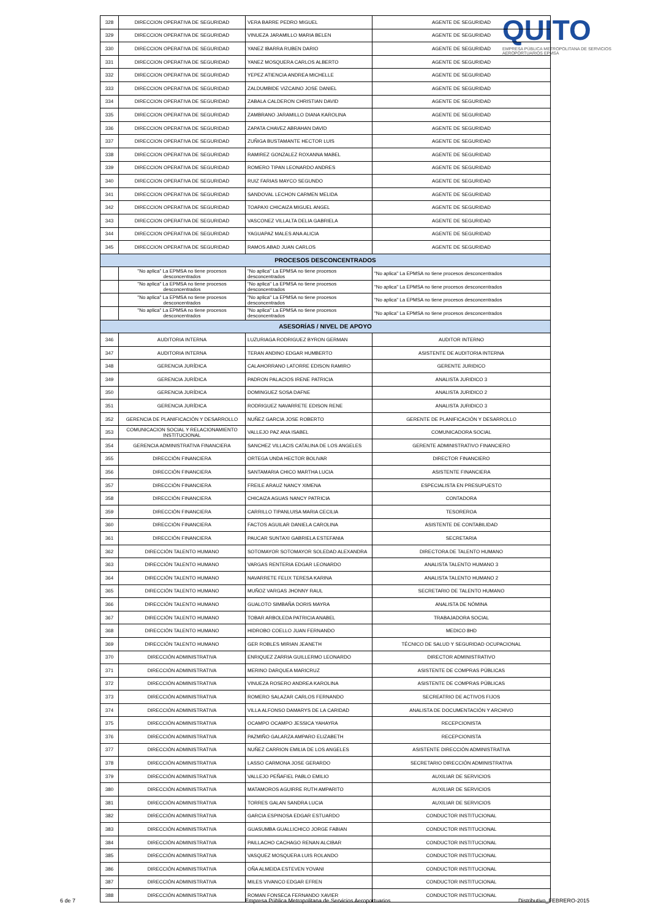QUITO
EMPRESA PÚBLICA METROPOLITANA DE SERVICIOS AEROPORTUARIOS EPMSA
| 328 | DIRECCION OPERATIVA DE SEGURIDAD | VERA BARRE PEDRO MIGUEL | AGENTE DE SEGURIDAD |
| 329 | DIRECCION OPERATIVA DE SEGURIDAD | VINUEZA JARAMILLO MARIA BELEN | AGENTE DE SEGURIDAD |
| 330 | DIRECCION OPERATIVA DE SEGURIDAD | YANEZ IBARRA RUBEN DARIO | AGENTE DE SEGURIDAD |
| 331 | DIRECCION OPERATIVA DE SEGURIDAD | YANEZ MOSQUERA CARLOS ALBERTO | AGENTE DE SEGURIDAD |
| 332 | DIRECCION OPERATIVA DE SEGURIDAD | YEPEZ ATIENCIA ANDREA MICHELLE | AGENTE DE SEGURIDAD |
| 333 | DIRECCION OPERATIVA DE SEGURIDAD | ZALDUMBIDE VIZCAINO JOSE DANIEL | AGENTE DE SEGURIDAD |
| 334 | DIRECCION OPERATIVA DE SEGURIDAD | ZABALA CALDERON CHRISTIAN DAVID | AGENTE DE SEGURIDAD |
| 335 | DIRECCION OPERATIVA DE SEGURIDAD | ZAMBRANO JARAMILLO DIANA KAROLINA | AGENTE DE SEGURIDAD |
| 336 | DIRECCION OPERATIVA DE SEGURIDAD | ZAPATA CHAVEZ ABRAHAN DAVID | AGENTE DE SEGURIDAD |
| 337 | DIRECCION OPERATIVA DE SEGURIDAD | ZUÑIGA BUSTAMANTE HECTOR LUIS | AGENTE DE SEGURIDAD |
| 338 | DIRECCION OPERATIVA DE SEGURIDAD | RAMIREZ GONZALEZ ROXANNA MABEL | AGENTE DE SEGURIDAD |
| 339 | DIRECCION OPERATIVA DE SEGURIDAD | ROMERO TIPAN LEONARDO ANDRES | AGENTE DE SEGURIDAD |
| 340 | DIRECCION OPERATIVA DE SEGURIDAD | RUIZ FARIAS MAYCO SEGUNDO | AGENTE DE SEGURIDAD |
| 341 | DIRECCION OPERATIVA DE SEGURIDAD | SANDOVAL LECHON CARMEN MELIDA | AGENTE DE SEGURIDAD |
| 342 | DIRECCION OPERATIVA DE SEGURIDAD | TOAPAXI CHICAIZA MIGUEL ANGEL | AGENTE DE SEGURIDAD |
| 343 | DIRECCION OPERATIVA DE SEGURIDAD | VASCONEZ VILLALTA DELIA GABRIELA | AGENTE DE SEGURIDAD |
| 344 | DIRECCION OPERATIVA DE SEGURIDAD | YAGUAPAZ MALES ANA ALICIA | AGENTE DE SEGURIDAD |
| 345 | DIRECCION OPERATIVA DE SEGURIDAD | RAMOS ABAD JUAN CARLOS | AGENTE DE SEGURIDAD |
| PROCESOS DESCONCENTRADOS | | | |
| | "No aplica" La EPMSA no tiene procesos desconcentrados | "No aplica" La EPMSA no tiene procesos desconcentrados | "No aplica" La EPMSA no tiene procesos desconcentrados |
| | "No aplica" La EPMSA no tiene procesos desconcentrados | "No aplica" La EPMSA no tiene procesos desconcentrados | "No aplica" La EPMSA no tiene procesos desconcentrados |
| | "No aplica" La EPMSA no tiene procesos desconcentrados | "No aplica" La EPMSA no tiene procesos desconcentrados | "No aplica" La EPMSA no tiene procesos desconcentrados |
| | "No aplica" La EPMSA no tiene procesos desconcentrados | "No aplica" La EPMSA no tiene procesos desconcentrados | "No aplica" La EPMSA no tiene procesos desconcentrados |
| ASESORÍAS / NIVEL DE APOYO | | | |
| 346 | AUDITORIA INTERNA | LUZURIAGA RODRIGUEZ BYRON GERMAN | AUDITOR INTERNO |
| 347 | AUDITORIA INTERNA | TERAN ANDINO EDGAR HUMBERTO | ASISTENTE DE AUDITORIA INTERNA |
| 348 | GERENCIA JURÍDICA | CALAHORRANO LATORRE EDISON RAMIRO | GERENTE JURIDICO |
| 349 | GERENCIA JURÍDICA | PADRON PALACIOS IRENE PATRICIA | ANALISTA JURIDICO 3 |
| 350 | GERENCIA JURÍDICA | DOMINGUEZ SOSA DAFNE | ANALISTA JURIDICO 2 |
| 351 | GERENCIA JURÍDICA | RODRIGUEZ NAVARRETE EDISON RENE | ANALISTA JURIDICO 3 |
| 352 | GERENCIA DE PLANIFICACIÓN Y DESARROLLO | NUÑEZ GARCIA JOSE ROBERTO | GERENTE DE PLANIFICACIÓN Y DESARROLLO |
| 353 | COMUNICACION SOCIAL Y RELACIONAMIENTO INSTITUCIONAL | VALLEJO PAZ ANA ISABEL | COMUNICADORA SOCIAL |
| 354 | GERENCIA ADMINISTRATIVA FINANCIERA | SANCHEZ VILLACIS CATALINA DE LOS ANGELES | GERENTE ADMINISTRATIVO FINANCIERO |
| 355 | DIRECCIÓN FINANCIERA | ORTEGA UNDA HECTOR BOLIVAR | DIRECTOR FINANCIERO |
| 356 | DIRECCIÓN FINANCIERA | SANTAMARIA CHICO MARTHA LUCIA | ASISTENTE FINANCIERA |
| 357 | DIRECCIÓN FINANCIERA | FREILE ARAUZ NANCY XIMENA | ESPECIALISTA EN PRESUPUESTO |
| 358 | DIRECCIÓN FINANCIERA | CHICAIZA AGUAS NANCY PATRICIA | CONTADORA |
| 359 | DIRECCIÓN FINANCIERA | CARRILLO TIPANLUISA MARIA CECILIA | TESOREROA |
| 360 | DIRECCIÓN FINANCIERA | FACTOS AGUILAR DANIELA CAROLINA | ASISTENTE DE CONTABILIDAD |
| 361 | DIRECCIÓN FINANCIERA | PAUCAR SUNTAXI GABRIELA ESTEFANIA | SECRETARIA |
| 362 | DIRECCIÓN TALENTO HUMANO | SOTOMAYOR SOTOMAYOR SOLEDAD ALEXANDRA | DIRECTORA DE TALENTO HUMANO |
| 363 | DIRECCIÓN TALENTO HUMANO | VARGAS RENTERIA EDGAR LEONARDO | ANALISTA TALENTO HUMANO 3 |
| 364 | DIRECCIÓN TALENTO HUMANO | NAVARRETE FELIX TERESA KARINA | ANALISTA TALENTO HUMANO 2 |
| 365 | DIRECCIÓN TALENTO HUMANO | MUÑOZ VARGAS JHONNY RAUL | SECRETARIO DE TALENTO HUMANO |
| 366 | DIRECCIÓN TALENTO HUMANO | GUALOTO SIMBAÑA DORIS MAYRA | ANALISTA DE NÓMINA |
| 367 | DIRECCIÓN TALENTO HUMANO | TOBAR ARBOLEDA PATRICIA ANABEL | TRABAJADORA SOCIAL |
| 368 | DIRECCIÓN TALENTO HUMANO | HIDROBO COELLO JUAN FERNANDO | MEDICO 8HD |
| 369 | DIRECCIÓN TALENTO HUMANO | GER ROBLES MIRIAN JEANETH | TÉCNICO DE SALUD Y SEGURIDAD OCUPACIONAL |
| 370 | DIRECCIÓN ADMINISTRATIVA | ENRIQUEZ ZARRIA GUILLERMO LEONARDO | DIRECTOR ADMINISTRATIVO |
| 371 | DIRECCIÓN ADMINISTRATIVA | MERINO DARQUEA MARICRUZ | ASISTENTE DE COMPRAS PÚBLICAS |
| 372 | DIRECCIÓN ADMINISTRATIVA | VINUEZA ROSERO ANDREA KAROLINA | ASISTENTE DE COMPRAS PÚBLICAS |
| 373 | DIRECCIÓN ADMINISTRATIVA | ROMERO SALAZAR CARLOS FERNANDO | SECREATRIO DE ACTIVOS FIJOS |
| 374 | DIRECCIÓN ADMINISTRATIVA | VILLA ALFONSO DAMARYS DE LA CARIDAD | ANALISTA DE DOCUMENTACIÓN Y ARCHIVO |
| 375 | DIRECCIÓN ADMINISTRATIVA | OCAMPO OCAMPO JESSICA YAHAYRA | RECEPCIONISTA |
| 376 | DIRECCIÓN ADMINISTRATIVA | PAZMIÑO GALARZA AMPARO ELIZABETH | RECEPCIONISTA |
| 377 | DIRECCIÓN ADMINISTRATIVA | NUÑEZ CARRION EMILIA DE LOS ANGELES | ASISTENTE DIRECCIÓN ADMINISTRATIVA |
| 378 | DIRECCIÓN ADMINISTRATIVA | LASSO CARMONA JOSE GERARDO | SECRETARIO DIRECCIÓN ADMINISTRATIVA |
| 379 | DIRECCIÓN ADMINISTRATIVA | VALLEJO PEÑAFIEL PABLO EMILIO | AUXILIAR DE SERVICIOS |
| 380 | DIRECCIÓN ADMINISTRATIVA | MATAMOROS AGUIRRE RUTH AMPARITO | AUXILIAR DE SERVICIOS |
| 381 | DIRECCIÓN ADMINISTRATIVA | TORRES GALAN SANDRA LUCIA | AUXILIAR DE SERVICIOS |
| 382 | DIRECCIÓN ADMINISTRATIVA | GARCIA ESPINOSA EDGAR ESTUARDO | CONDUCTOR INSTITUCIONAL |
| 383 | DIRECCIÓN ADMINISTRATIVA | GUASUMBA GUALLICHICO JORGE FABIAN | CONDUCTOR INSTITUCIONAL |
| 384 | DIRECCIÓN ADMINISTRATIVA | PAILLACHO CACHAGO RENAN ALCIBAR | CONDUCTOR INSTITUCIONAL |
| 385 | DIRECCIÓN ADMINISTRATIVA | VASQUEZ MOSQUERA LUIS ROLANDO | CONDUCTOR INSTITUCIONAL |
| 386 | DIRECCIÓN ADMINISTRATIVA | OÑA ALMEIDA ESTEVEN YOVANI | CONDUCTOR INSTITUCIONAL |
| 387 | DIRECCIÓN ADMINISTRATIVA | MILES VIVANCO EDGAR EFREN | CONDUCTOR INSTITUCIONAL |
| 388 | DIRECCIÓN ADMINISTRATIVA | ROMAN FONSECA FERNANDO XAVIER | CONDUCTOR INSTITUCIONAL |
6 de 7
Empresa Pública Metropolitana de Servicios Aeroportuarios
Distributivo_FEBRERO-2015